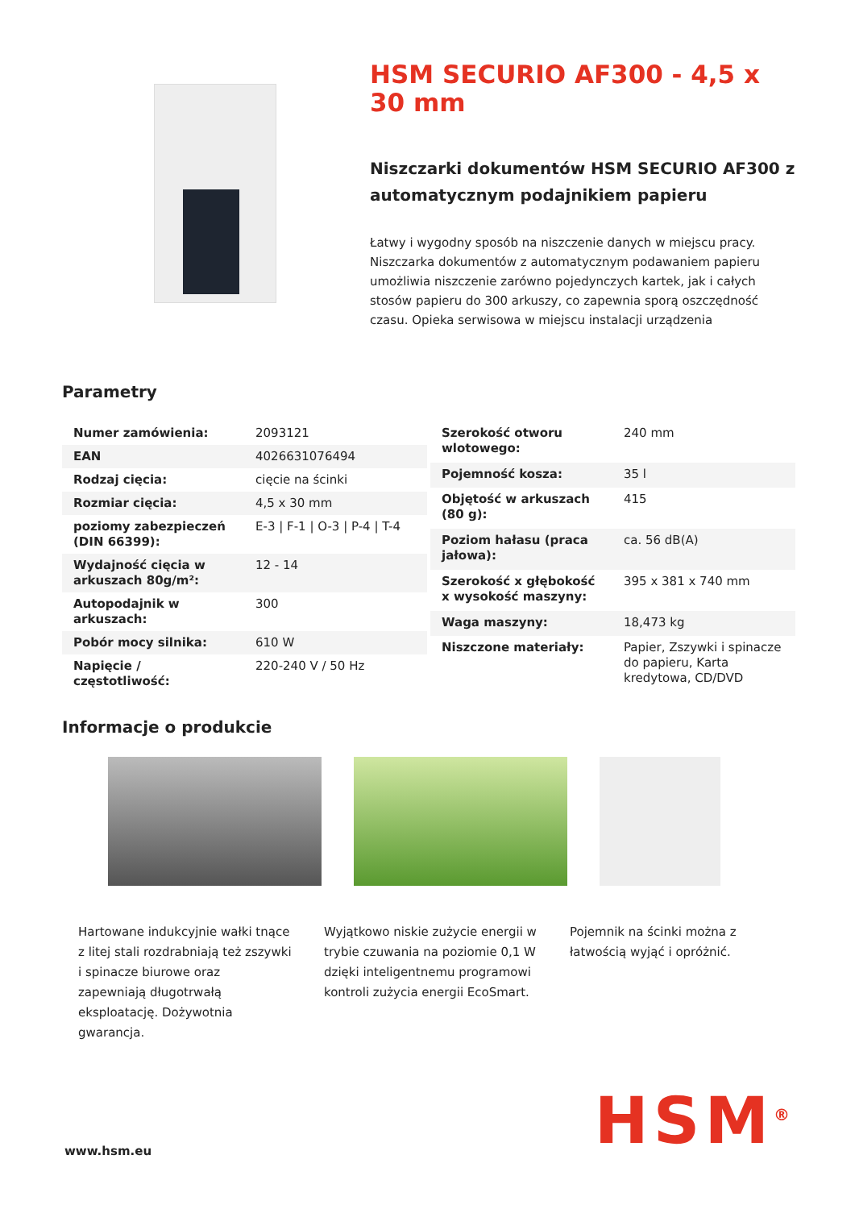HSM SECURIO AF300 - 4,5 x 30 mm
Niszczarki dokumentów HSM SECURIO AF300 z automatycznym podajnikiem papieru
Łatwy i wygodny sposób na niszczenie danych w miejscu pracy. Niszczarka dokumentów z automatycznym podawaniem papieru umożliwia niszczenie zarówno pojedynczych kartek, jak i całych stosów papieru do 300 arkuszy, co zapewnia sporą oszczędność czasu. Opieka serwisowa w miejscu instalacji urządzenia
Parametry
| Numer zamówienia: | 2093121 |
| EAN | 4026631076494 |
| Rodzaj cięcia: | cięcie na ścinki |
| Rozmiar cięcia: | 4,5 x 30 mm |
| poziomy zabezpieczeń (DIN 66399): | E-3 / F-1 / O-3 / P-4 / T-4 |
| Wydajność cięcia w arkuszach 80g/m²: | 12 - 14 |
| Autopodajnik w arkuszach: | 300 |
| Pobór mocy silnika: | 610 W |
| Napięcie / częstotliwość: | 220-240 V / 50 Hz |
| Szerokość otworu wlotowego: | 240 mm |
| Pojemność kosza: | 35 l |
| Objętość w arkuszach (80 g): | 415 |
| Poziom hałasu (praca jałowa): | ca. 56 dB(A) |
| Szerokość x głębokość x wysokość maszyny: | 395 x 381 x 740 mm |
| Waga maszyny: | 18,473 kg |
| Niszczone materiały: | Papier, Zszywki i spinacze do papieru, Karta kredytowa, CD/DVD |
Informacje o produkcie
Hartowane indukcyjnie wałki tnące z litej stali rozdrabniają też zszywki i spinacze biurowe oraz zapewniają długotrwałą eksploatację. Dożywotnia gwarancja.
Wyjątkowo niskie zużycie energii w trybie czuwania na poziomie 0,1 W dzięki inteligentnemu programowi kontroli zużycia energii EcoSmart.
Pojemnik na ścinki można z łatwością wyjąć i opróżnić.
www.hsm.eu HSM<sup>®</sup>